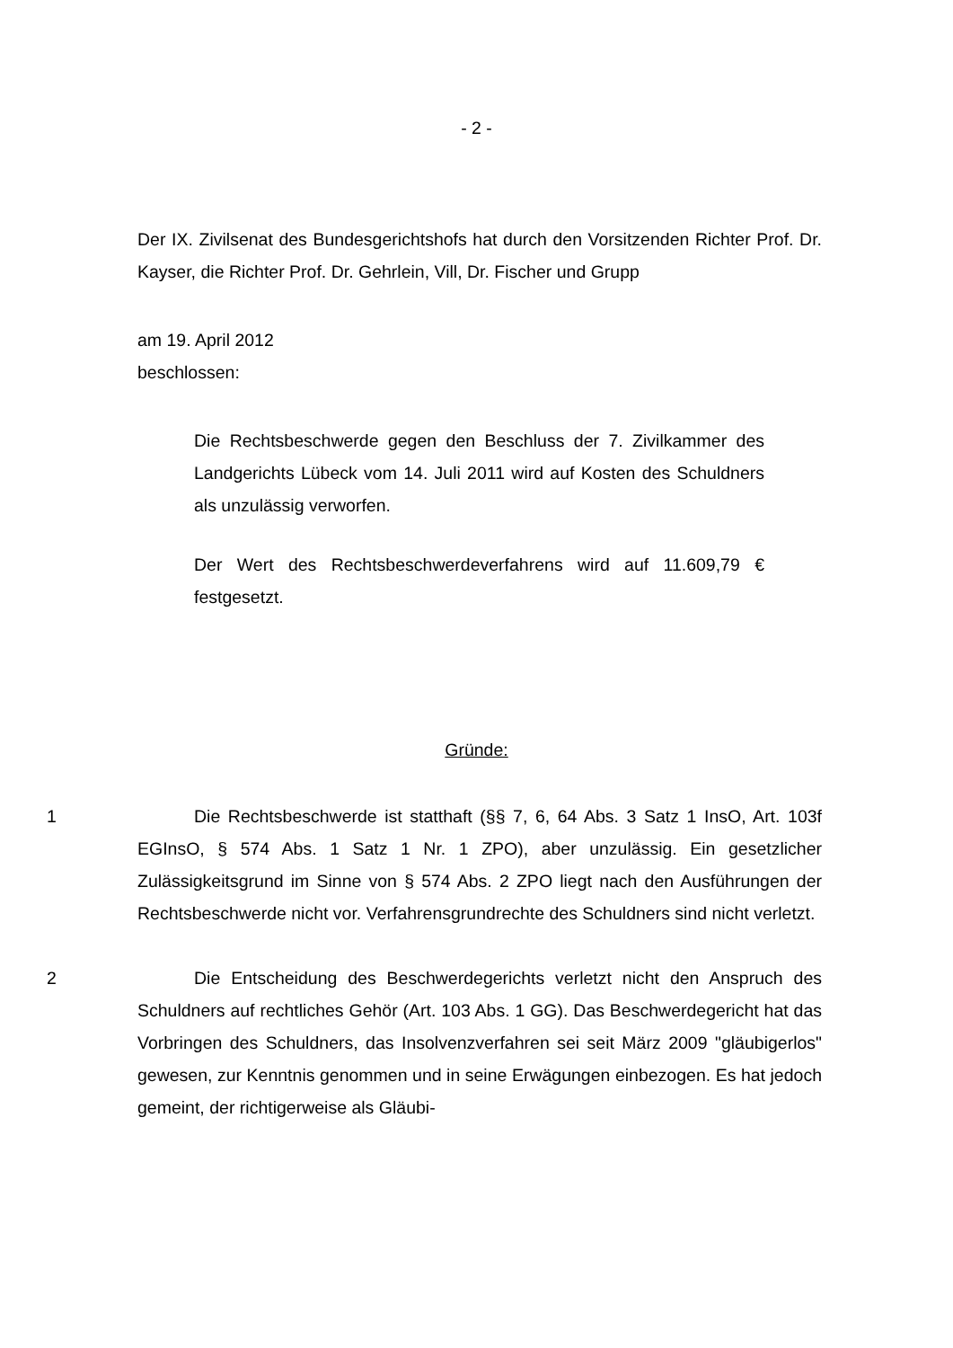- 2 -
Der IX. Zivilsenat des Bundesgerichtshofs hat durch den Vorsitzenden Richter Prof. Dr. Kayser, die Richter Prof. Dr. Gehrlein, Vill, Dr. Fischer und Grupp
am 19. April 2012
beschlossen:
Die Rechtsbeschwerde gegen den Beschluss der 7. Zivilkammer des Landgerichts Lübeck vom 14. Juli 2011 wird auf Kosten des Schuldners als unzulässig verworfen.
Der Wert des Rechtsbeschwerdeverfahrens wird auf 11.609,79 € festgesetzt.
Gründe:
1 Die Rechtsbeschwerde ist statthaft (§§ 7, 6, 64 Abs. 3 Satz 1 InsO, Art. 103f EGInsO, § 574 Abs. 1 Satz 1 Nr. 1 ZPO), aber unzulässig. Ein gesetzlicher Zulässigkeitsgrund im Sinne von § 574 Abs. 2 ZPO liegt nach den Ausführungen der Rechtsbeschwerde nicht vor. Verfahrensgrundrechte des Schuldners sind nicht verletzt.
2 Die Entscheidung des Beschwerdegerichts verletzt nicht den Anspruch des Schuldners auf rechtliches Gehör (Art. 103 Abs. 1 GG). Das Beschwerdegericht hat das Vorbringen des Schuldners, das Insolvenzverfahren sei seit März 2009 "gläubigerlos" gewesen, zur Kenntnis genommen und in seine Erwägungen einbezogen. Es hat jedoch gemeint, der richtigerweise als Gläubi-